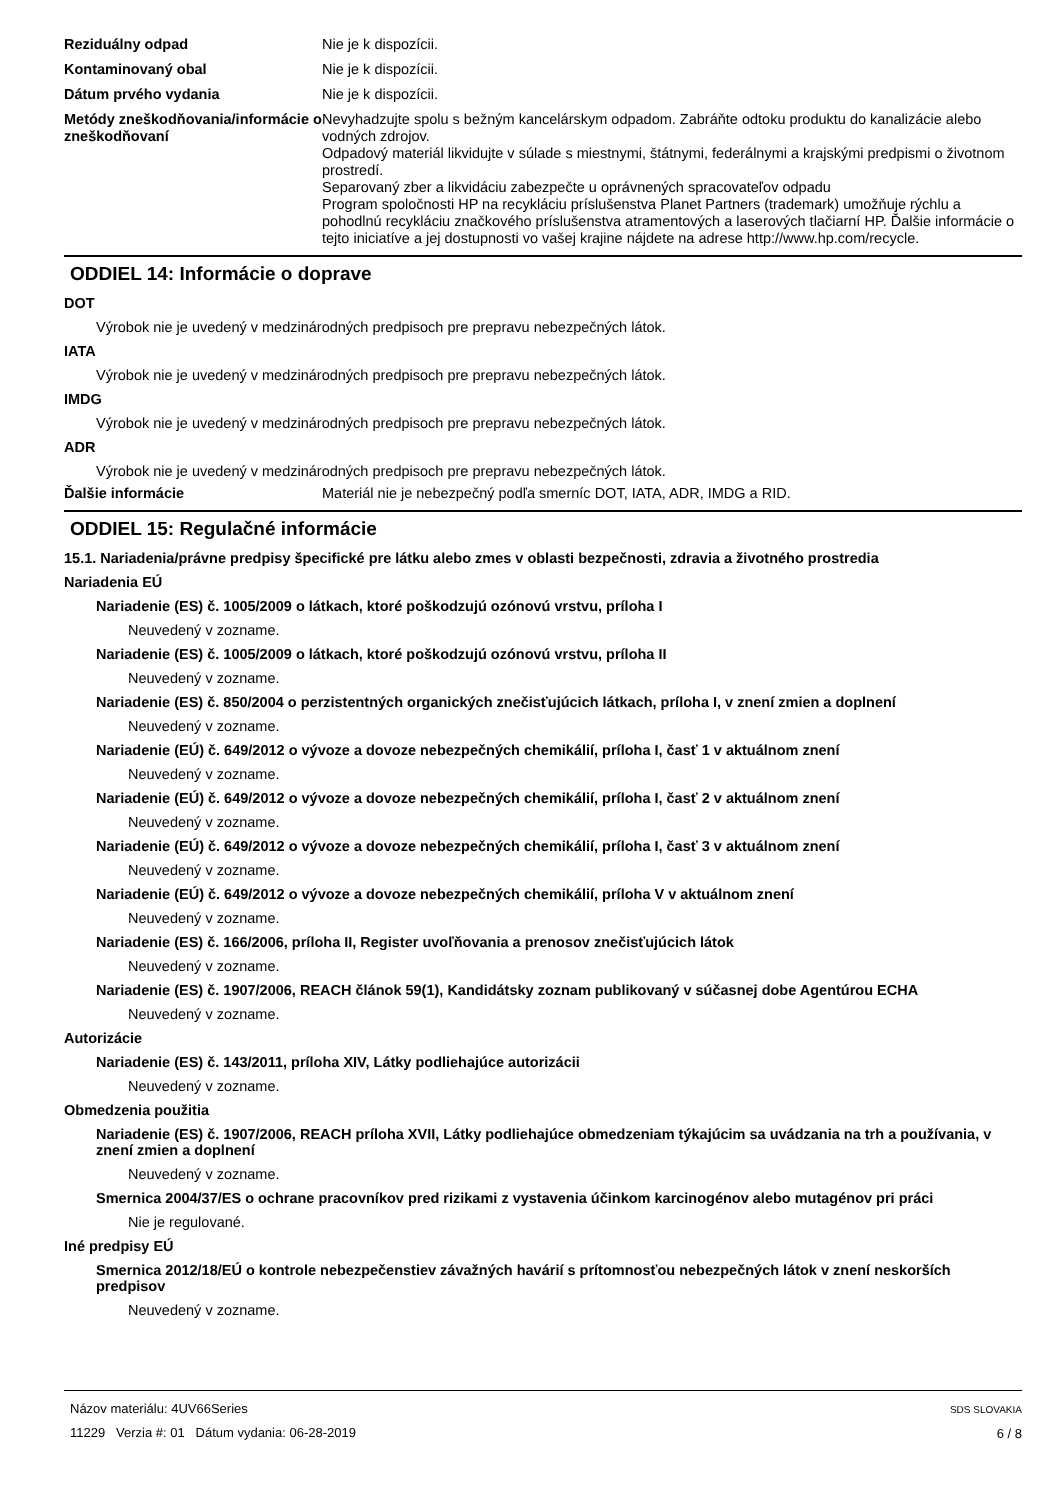Reziduálny odpad Nie je k dispozícii.
Kontaminovaný obal Nie je k dispozícii.
Dátum prvého vydania Nie je k dispozícii.
Metódy zneškodňovania/informácie o zneškodňovaní
Nevyhadzujte spolu s bežným kancelárskym odpadom. Zabráňte odtoku produktu do kanalizácie alebo vodných zdrojov.
Odpadový materiál likvidujte v súlade s miestnymi, štátnymi, federálnymi a krajskými predpismi o životnom prostredí.
Separovaný zber a likvidáciu zabezpečte u oprávnených spracovateľov odpadu
Program spoločnosti HP na recykláciu príslušenstva Planet Partners (trademark) umožňuje rýchlu a pohodlnú recykláciu značkového príslušenstva atramentových a laserových tlačiarní HP. Ďalšie informácie o tejto iniciatíve a jej dostupnosti vo vašej krajine nájdete na adrese http://www.hp.com/recycle.
ODDIEL 14: Informácie o doprave
DOT
Výrobok nie je uvedený v medzinárodných predpisoch pre prepravu nebezpečných látok.
IATA
Výrobok nie je uvedený v medzinárodných predpisoch pre prepravu nebezpečných látok.
IMDG
Výrobok nie je uvedený v medzinárodných predpisoch pre prepravu nebezpečných látok.
ADR
Výrobok nie je uvedený v medzinárodných predpisoch pre prepravu nebezpečných látok.
Ďalšie informácie Materiál nie je nebezpečný podľa smerníc DOT, IATA, ADR, IMDG a RID.
ODDIEL 15: Regulačné informácie
15.1. Nariadenia/právne predpisy špecifické pre látku alebo zmes v oblasti bezpečnosti, zdravia a životného prostredia
Nariadenia EÚ
Nariadenie (ES) č. 1005/2009 o látkach, ktoré poškodzujú ozónovú vrstvu, príloha I
Neuvedený v zozname.
Nariadenie (ES) č. 1005/2009 o látkach, ktoré poškodzujú ozónovú vrstvu, príloha II
Neuvedený v zozname.
Nariadenie (ES) č. 850/2004 o perzistentných organických znečisťujúcich látkach, príloha I, v znení zmien a doplnení
Neuvedený v zozname.
Nariadenie (EÚ) č. 649/2012 o vývoze a dovoze nebezpečných chemikálií, príloha I, časť 1 v aktuálnom znení
Neuvedený v zozname.
Nariadenie (EÚ) č. 649/2012 o vývoze a dovoze nebezpečných chemikálií, príloha I, časť 2 v aktuálnom znení
Neuvedený v zozname.
Nariadenie (EÚ) č. 649/2012 o vývoze a dovoze nebezpečných chemikálií, príloha I, časť 3 v aktuálnom znení
Neuvedený v zozname.
Nariadenie (EÚ) č. 649/2012 o vývoze a dovoze nebezpečných chemikálií, príloha V v aktuálnom znení
Neuvedený v zozname.
Nariadenie (ES) č. 166/2006, príloha II, Register uvoľňovania a prenosov znečisťujúcich látok
Neuvedený v zozname.
Nariadenie (ES) č. 1907/2006, REACH článok 59(1), Kandidátsky zoznam publikovaný v súčasnej dobe Agentúrou ECHA
Neuvedený v zozname.
Autorizácie
Nariadenie (ES) č. 143/2011, príloha XIV, Látky podliehajúce autorizácii
Neuvedený v zozname.
Obmedzenia použitia
Nariadenie (ES) č. 1907/2006, REACH príloha XVII, Látky podliehajúce obmedzeniam týkajúcim sa uvádzania na trh a používania, v znení zmien a doplnení
Neuvedený v zozname.
Smernica 2004/37/ES o ochrane pracovníkov pred rizikami z vystavenia účinkom karcinogénov alebo mutagénov pri práci
Nie je regulované.
Iné predpisy EÚ
Smernica 2012/18/EÚ o kontrole nebezpečenstiev závažných havárií s prítomnosťou nebezpečných látok v znení neskorších predpisov
Neuvedený v zozname.
Názov materiálu: 4UV66Series
11229 Verzia #: 01 Dátum vydania: 06-28-2019
SDS SLOVAKIA
6 / 8